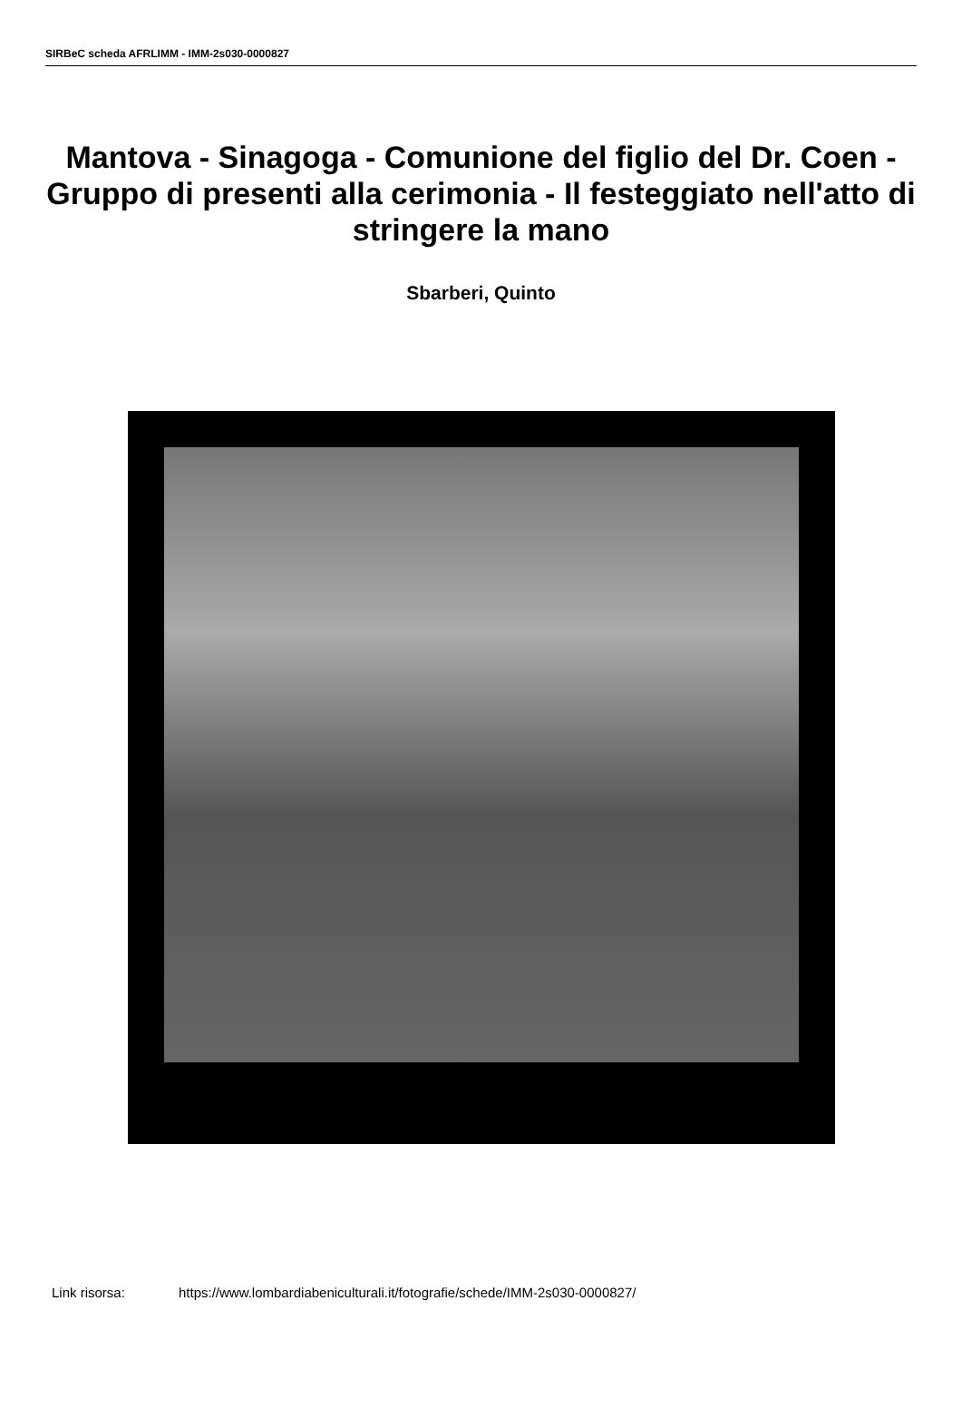SIRBeC scheda AFRLIMM - IMM-2s030-0000827
Mantova - Sinagoga - Comunione del figlio del Dr. Coen - Gruppo di presenti alla cerimonia - Il festeggiato nell'atto di stringere la mano
Sbarberi, Quinto
Link risorsa: https://www.lombardiabeniculturali.it/fotografie/schede/IMM-2s030-0000827/